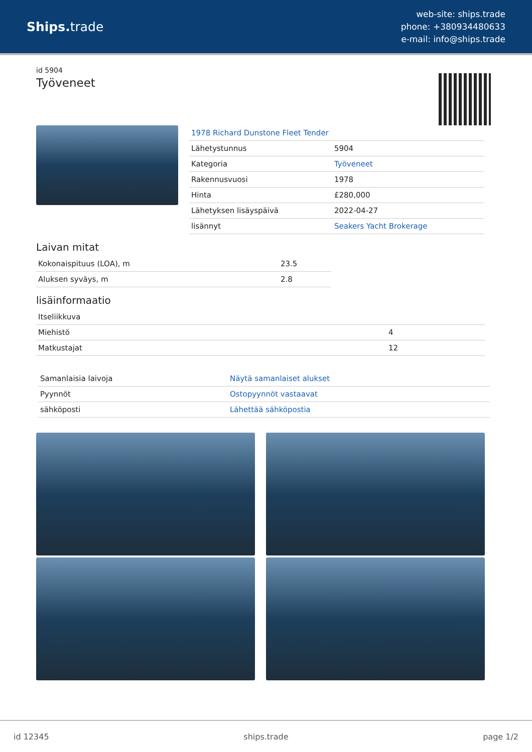Ships. trade
web-site: ships.trade
phone: +380934480633
e-mail: info@ships.trade
id 5904
Työveneet
| 1978 Richard Dunstone Fleet Tender | |
| Lähetystunnus | 5904 |
| Kategoria | Työveneet |
| Rakennusvuosi | 1978 |
| Hinta | £280,000 |
| Lähetyksen lisäyspäivä | 2022-04-27 |
| lisännyt | Seakers Yacht Brokerage |
Laivan mitat
| Kokonaispituus (LOA), m | 23.5 |
| Aluksen syväys, m | 2.8 |
lisäinformaatio
| Itseliikkuva | |
| Miehistö | 4 |
| Matkustajat | 12 |
| Samanlaisia laivoja | Näytä samanlaiset alukset |
| Pyynnöt | Ostopyynnöt vastaavat |
| sähköposti | Lähettää sähköpostia |
id 12345 ships.trade page 1/2